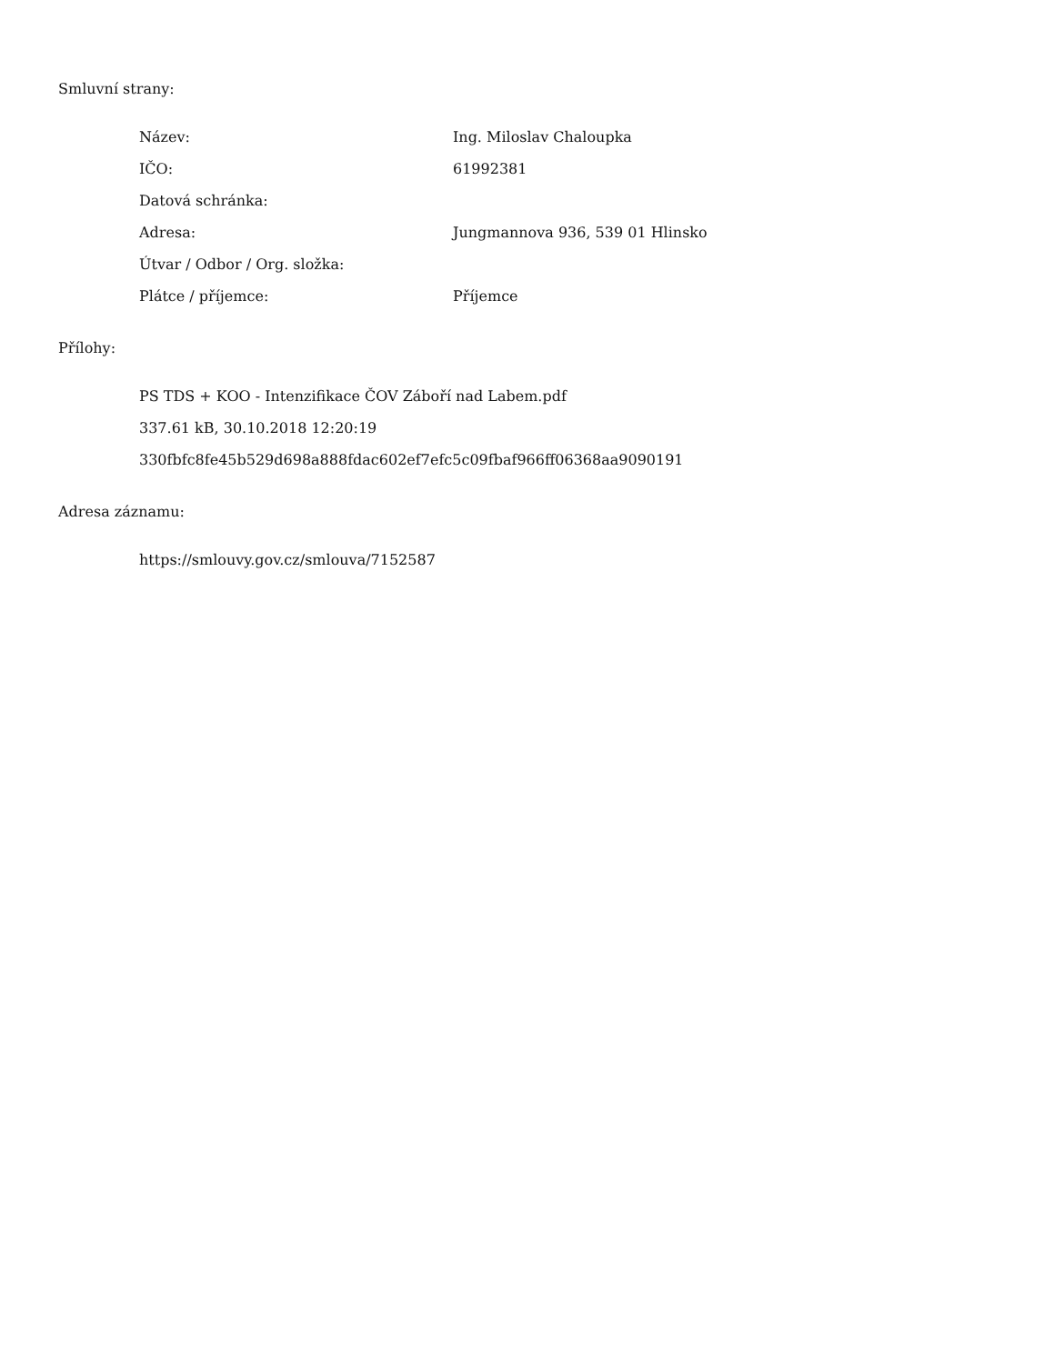Smluvní strany:
| Název: | Ing. Miloslav Chaloupka |
| IČO: | 61992381 |
| Datová schránka: | |
| Adresa: | Jungmannova 936, 539 01 Hlinsko |
| Útvar / Odbor / Org. složka: | |
| Plátce / příjemce: | Příjemce |
Přílohy:
PS TDS + KOO - Intenzifikace ČOV Záboří nad Labem.pdf
337.61 kB, 30.10.2018 12:20:19
330fbfc8fe45b529d698a888fdac602ef7efc5c09fbaf966ff06368aa9090191
Adresa záznamu:
https://smlouvy.gov.cz/smlouva/7152587